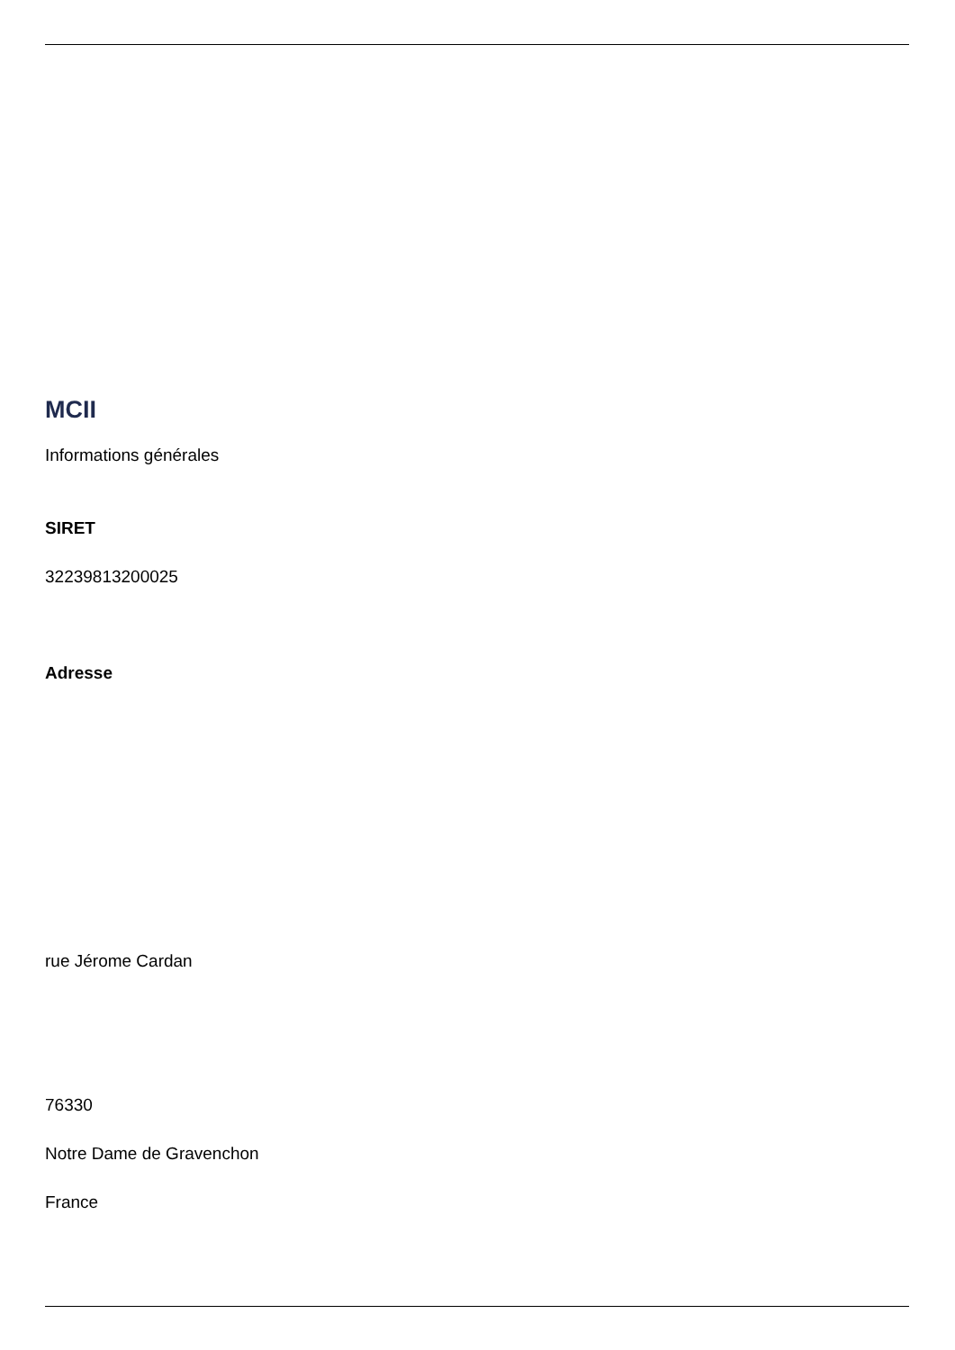MCII
Informations générales
SIRET
32239813200025
Adresse
rue Jérome Cardan
76330
Notre Dame de Gravenchon
France